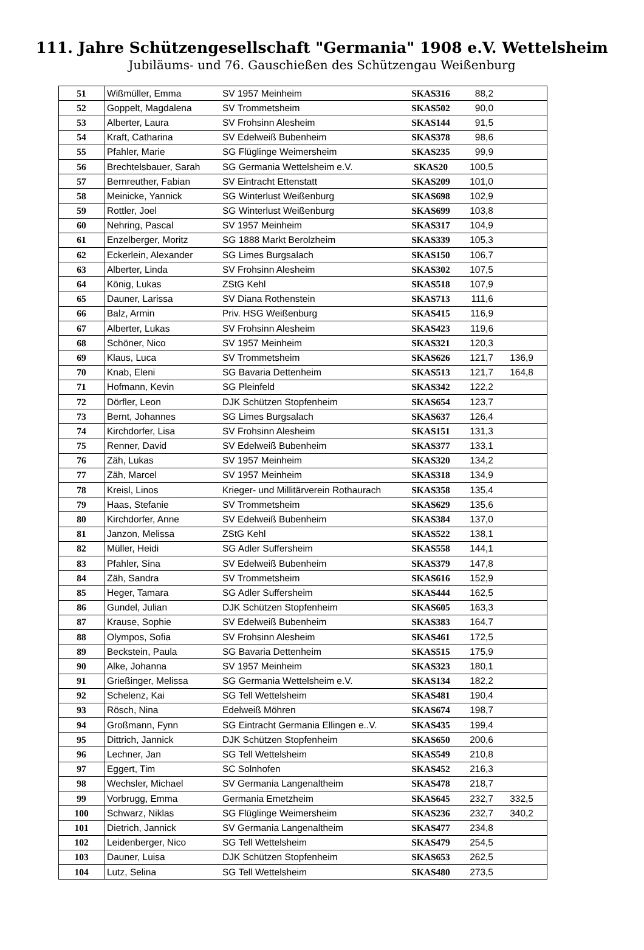111. Jahre Schützengesellschaft "Germania" 1908 e.V. Wettelsheim
Jubiläums- und 76. Gauschießen des Schützengau Weißenburg
| 51 | Wißmüller, Emma | SV 1957 Meinheim | SKAS316 | 88,2 | | |
| 52 | Goppelt, Magdalena | SV Trommetsheim | SKAS502 | 90,0 | | |
| 53 | Alberter, Laura | SV Frohsinn Alesheim | SKAS144 | 91,5 | | |
| 54 | Kraft, Catharina | SV Edelweiß Bubenheim | SKAS378 | 98,6 | | |
| 55 | Pfahler, Marie | SG Flüglinge Weimersheim | SKAS235 | 99,9 | | |
| 56 | Brechtelsbauer, Sarah | SG Germania Wettelsheim e.V. | SKAS20 | 100,5 | | |
| 57 | Bernreuther, Fabian | SV Eintracht Ettenstatt | SKAS209 | 101,0 | | |
| 58 | Meinicke, Yannick | SG Winterlust Weißenburg | SKAS698 | 102,9 | | |
| 59 | Rottler, Joel | SG Winterlust Weißenburg | SKAS699 | 103,8 | | |
| 60 | Nehring, Pascal | SV 1957 Meinheim | SKAS317 | 104,9 | | |
| 61 | Enzelberger, Moritz | SG 1888 Markt Berolzheim | SKAS339 | 105,3 | | |
| 62 | Eckerlein, Alexander | SG Limes Burgsalach | SKAS150 | 106,7 | | |
| 63 | Alberter, Linda | SV Frohsinn Alesheim | SKAS302 | 107,5 | | |
| 64 | König, Lukas | ZStG Kehl | SKAS518 | 107,9 | | |
| 65 | Dauner, Larissa | SV Diana Rothenstein | SKAS713 | 111,6 | | |
| 66 | Balz, Armin | Priv. HSG Weißenburg | SKAS415 | 116,9 | | |
| 67 | Alberter, Lukas | SV Frohsinn Alesheim | SKAS423 | 119,6 | | |
| 68 | Schöner, Nico | SV 1957 Meinheim | SKAS321 | 120,3 | | |
| 69 | Klaus, Luca | SV Trommetsheim | SKAS626 | 121,7 | 136,9 | |
| 70 | Knab, Eleni | SG Bavaria Dettenheim | SKAS513 | 121,7 | 164,8 | |
| 71 | Hofmann, Kevin | SG Pleinfeld | SKAS342 | 122,2 | | |
| 72 | Dörfler, Leon | DJK Schützen Stopfenheim | SKAS654 | 123,7 | | |
| 73 | Bernt, Johannes | SG Limes Burgsalach | SKAS637 | 126,4 | | |
| 74 | Kirchdorfer, Lisa | SV Frohsinn Alesheim | SKAS151 | 131,3 | | |
| 75 | Renner, David | SV Edelweiß Bubenheim | SKAS377 | 133,1 | | |
| 76 | Zäh, Lukas | SV 1957 Meinheim | SKAS320 | 134,2 | | |
| 77 | Zäh, Marcel | SV 1957 Meinheim | SKAS318 | 134,9 | | |
| 78 | Kreisl, Linos | Krieger- und Millitärverein Rothaurach | SKAS358 | 135,4 | | |
| 79 | Haas, Stefanie | SV Trommetsheim | SKAS629 | 135,6 | | |
| 80 | Kirchdorfer, Anne | SV Edelweiß Bubenheim | SKAS384 | 137,0 | | |
| 81 | Janzon, Melissa | ZStG Kehl | SKAS522 | 138,1 | | |
| 82 | Müller, Heidi | SG Adler Suffersheim | SKAS558 | 144,1 | | |
| 83 | Pfahler, Sina | SV Edelweiß Bubenheim | SKAS379 | 147,8 | | |
| 84 | Zäh, Sandra | SV Trommetsheim | SKAS616 | 152,9 | | |
| 85 | Heger, Tamara | SG Adler Suffersheim | SKAS444 | 162,5 | | |
| 86 | Gundel, Julian | DJK Schützen Stopfenheim | SKAS605 | 163,3 | | |
| 87 | Krause, Sophie | SV Edelweiß Bubenheim | SKAS383 | 164,7 | | |
| 88 | Olympos, Sofia | SV Frohsinn Alesheim | SKAS461 | 172,5 | | |
| 89 | Beckstein, Paula | SG Bavaria Dettenheim | SKAS515 | 175,9 | | |
| 90 | Alke, Johanna | SV 1957 Meinheim | SKAS323 | 180,1 | | |
| 91 | Grießinger, Melissa | SG Germania Wettelsheim e.V. | SKAS134 | 182,2 | | |
| 92 | Schelenz, Kai | SG Tell Wettelsheim | SKAS481 | 190,4 | | |
| 93 | Rösch, Nina | Edelweiß Möhren | SKAS674 | 198,7 | | |
| 94 | Großmann, Fynn | SG Eintracht Germania Ellingen e..V. | SKAS435 | 199,4 | | |
| 95 | Dittrich, Jannick | DJK Schützen Stopfenheim | SKAS650 | 200,6 | | |
| 96 | Lechner, Jan | SG Tell Wettelsheim | SKAS549 | 210,8 | | |
| 97 | Eggert, Tim | SC Solnhofen | SKAS452 | 216,3 | | |
| 98 | Wechsler, Michael | SV Germania Langenaltheim | SKAS478 | 218,7 | | |
| 99 | Vorbrugg, Emma | Germania Emetzheim | SKAS645 | 232,7 | 332,5 | |
| 100 | Schwarz, Niklas | SG Flüglinge Weimersheim | SKAS236 | 232,7 | 340,2 | |
| 101 | Dietrich, Jannick | SV Germania Langenaltheim | SKAS477 | 234,8 | | |
| 102 | Leidenberger, Nico | SG Tell Wettelsheim | SKAS479 | 254,5 | | |
| 103 | Dauner, Luisa | DJK Schützen Stopfenheim | SKAS653 | 262,5 | | |
| 104 | Lutz, Selina | SG Tell Wettelsheim | SKAS480 | 273,5 | | |